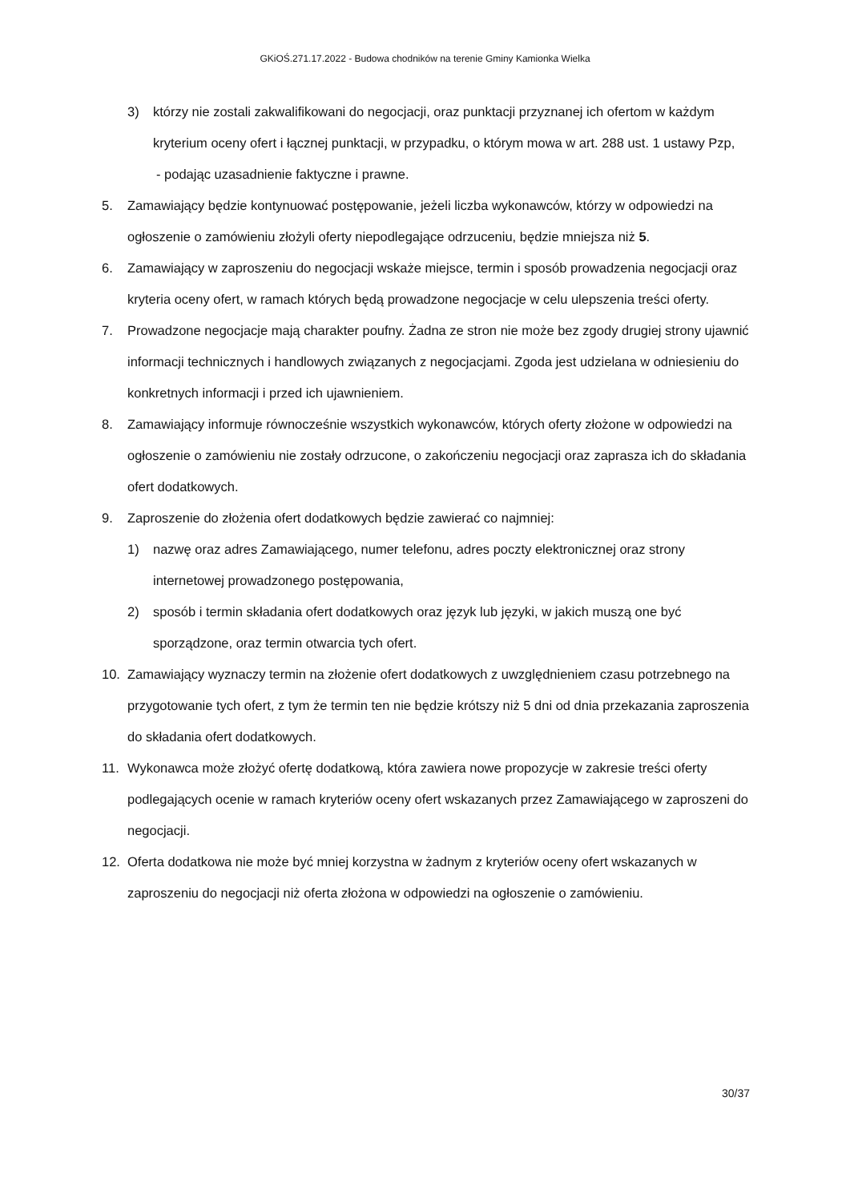GKiOŚ.271.17.2022 - Budowa chodników na terenie Gminy Kamionka Wielka
3) którzy nie zostali zakwalifikowani do negocjacji, oraz punktacji przyznanej ich ofertom w każdym kryterium oceny ofert i łącznej punktacji, w przypadku, o którym mowa w art. 288 ust. 1 ustawy Pzp,
- podając uzasadnienie faktyczne i prawne.
5. Zamawiający będzie kontynuować postępowanie, jeżeli liczba wykonawców, którzy w odpowiedzi na ogłoszenie o zamówieniu złożyli oferty niepodlegające odrzuceniu, będzie mniejsza niż 5.
6. Zamawiający w zaproszeniu do negocjacji wskaże miejsce, termin i sposób prowadzenia negocjacji oraz kryteria oceny ofert, w ramach których będą prowadzone negocjacje w celu ulepszenia treści oferty.
7. Prowadzone negocjacje mają charakter poufny. Żadna ze stron nie może bez zgody drugiej strony ujawnić informacji technicznych i handlowych związanych z negocjacjami. Zgoda jest udzielana w odniesieniu do konkretnych informacji i przed ich ujawnieniem.
8. Zamawiający informuje równocześnie wszystkich wykonawców, których oferty złożone w odpowiedzi na ogłoszenie o zamówieniu nie zostały odrzucone, o zakończeniu negocjacji oraz zaprasza ich do składania ofert dodatkowych.
9. Zaproszenie do złożenia ofert dodatkowych będzie zawierać co najmniej:
1) nazwę oraz adres Zamawiającego, numer telefonu, adres poczty elektronicznej oraz strony internetowej prowadzonego postępowania,
2) sposób i termin składania ofert dodatkowych oraz język lub języki, w jakich muszą one być sporządzone, oraz termin otwarcia tych ofert.
10. Zamawiający wyznaczy termin na złożenie ofert dodatkowych z uwzględnieniem czasu potrzebnego na przygotowanie tych ofert, z tym że termin ten nie będzie krótszy niż 5 dni od dnia przekazania zaproszenia do składania ofert dodatkowych.
11. Wykonawca może złożyć ofertę dodatkową, która zawiera nowe propozycje w zakresie treści oferty podlegających ocenie w ramach kryteriów oceny ofert wskazanych przez Zamawiającego w zaproszeni do negocjacji.
12. Oferta dodatkowa nie może być mniej korzystna w żadnym z kryteriów oceny ofert wskazanych w zaproszeniu do negocjacji niż oferta złożona w odpowiedzi na ogłoszenie o zamówieniu.
30/37